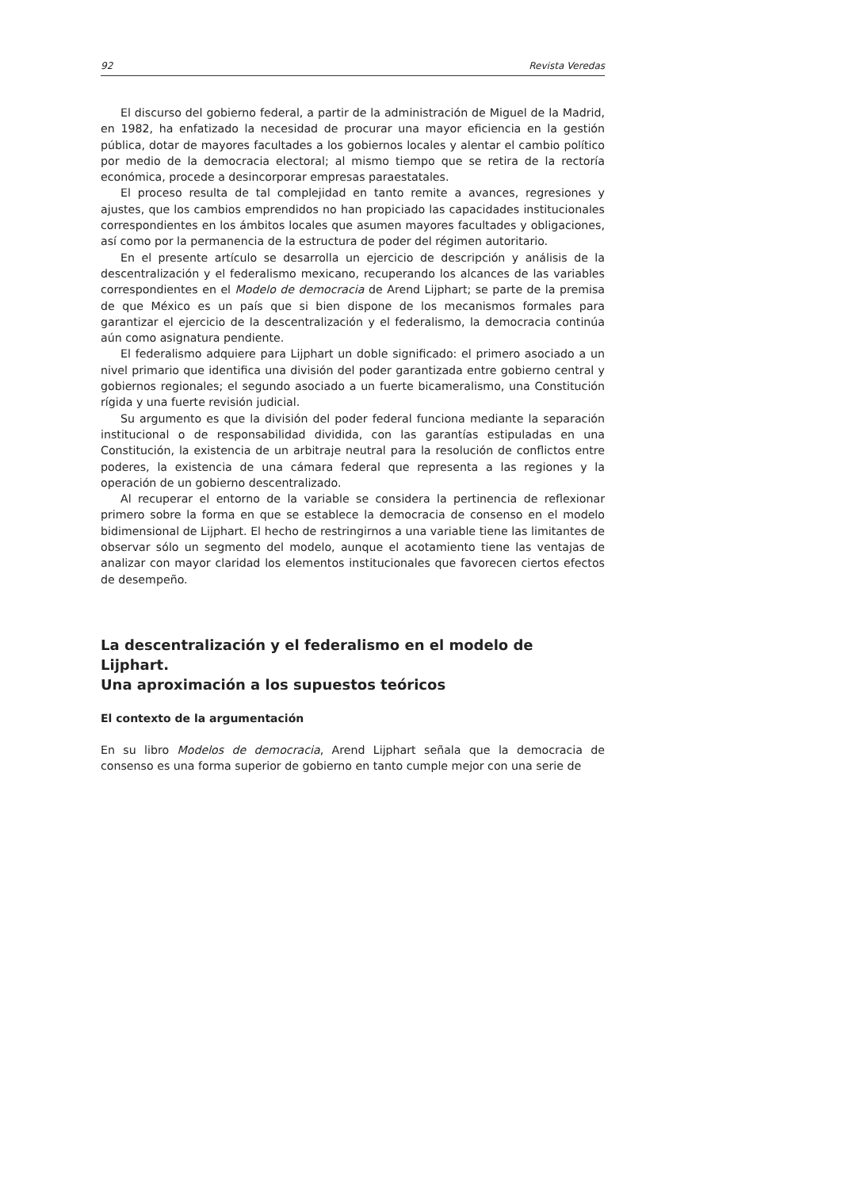92 Revista Veredas
El discurso del gobierno federal, a partir de la administración de Miguel de la Madrid, en 1982, ha enfatizado la necesidad de procurar una mayor eficiencia en la gestión pública, dotar de mayores facultades a los gobiernos locales y alentar el cambio político por medio de la democracia electoral; al mismo tiempo que se retira de la rectoría económica, procede a desincorporar empresas paraestatales.
El proceso resulta de tal complejidad en tanto remite a avances, regresiones y ajustes, que los cambios emprendidos no han propiciado las capacidades institucionales correspondientes en los ámbitos locales que asumen mayores facultades y obligaciones, así como por la permanencia de la estructura de poder del régimen autoritario.
En el presente artículo se desarrolla un ejercicio de descripción y análisis de la descentralización y el federalismo mexicano, recuperando los alcances de las variables correspondientes en el Modelo de democracia de Arend Lijphart; se parte de la premisa de que México es un país que si bien dispone de los mecanismos formales para garantizar el ejercicio de la descentralización y el federalismo, la democracia continúa aún como asignatura pendiente.
El federalismo adquiere para Lijphart un doble significado: el primero asociado a un nivel primario que identifica una división del poder garantizada entre gobierno central y gobiernos regionales; el segundo asociado a un fuerte bicameralismo, una Constitución rígida y una fuerte revisión judicial.
Su argumento es que la división del poder federal funciona mediante la separación institucional o de responsabilidad dividida, con las garantías estipuladas en una Constitución, la existencia de un arbitraje neutral para la resolución de conflictos entre poderes, la existencia de una cámara federal que representa a las regiones y la operación de un gobierno descentralizado.
Al recuperar el entorno de la variable se considera la pertinencia de reflexionar primero sobre la forma en que se establece la democracia de consenso en el modelo bidimensional de Lijphart. El hecho de restringirnos a una variable tiene las limitantes de observar sólo un segmento del modelo, aunque el acotamiento tiene las ventajas de analizar con mayor claridad los elementos institucionales que favorecen ciertos efectos de desempeño.
La descentralización y el federalismo en el modelo de Lijphart.
Una aproximación a los supuestos teóricos
El contexto de la argumentación
En su libro Modelos de democracia, Arend Lijphart señala que la democracia de consenso es una forma superior de gobierno en tanto cumple mejor con una serie de